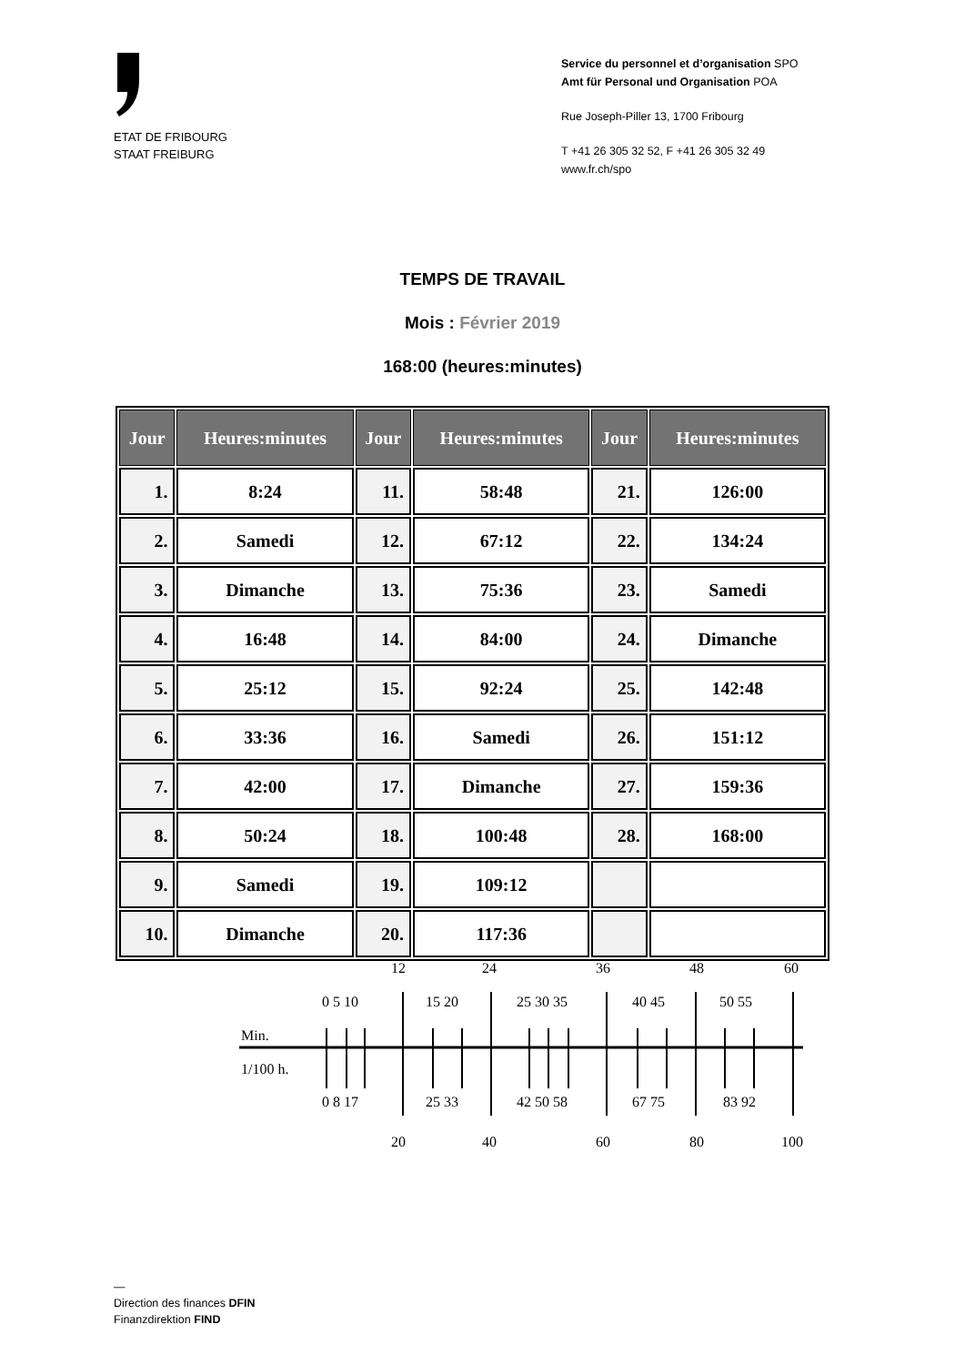ETAT DE FRIBOURG
STAAT FREIBURG
Service du personnel et d’organisation SPO
Amt für Personal und Organisation POA
Rue Joseph-Piller 13, 1700 Fribourg
T +41 26 305 32 52, F +41 26 305 32 49
www.fr.ch/spo
TEMPS DE TRAVAIL
Mois : Février 2019
168:00 (heures:minutes)
| Jour | Heures:minutes | Jour | Heures:minutes | Jour | Heures:minutes |
| --- | --- | --- | --- | --- | --- |
| 1. | 8:24 | 11. | 58:48 | 21. | 126:00 |
| 2. | Samedi | 12. | 67:12 | 22. | 134:24 |
| 3. | Dimanche | 13. | 75:36 | 23. | Samedi |
| 4. | 16:48 | 14. | 84:00 | 24. | Dimanche |
| 5. | 25:12 | 15. | 92:24 | 25. | 142:48 |
| 6. | 33:36 | 16. | Samedi | 26. | 151:12 |
| 7. | 42:00 | 17. | Dimanche | 27. | 159:36 |
| 8. | 50:24 | 18. | 100:48 | 28. | 168:00 |
| 9. | Samedi | 19. | 109:12 | | |
| 10. | Dimanche | 20. | 117:36 | | |
12
24
36
48
60
0 5 10
15 20
25 30 35
40 45
50 55
Min.
1/100 h.
0 8 17
25 33
42 50 58
67 75
83 92
20
40
60
80
100
—
Direction des finances DFIN
Finanzdirektion FIND